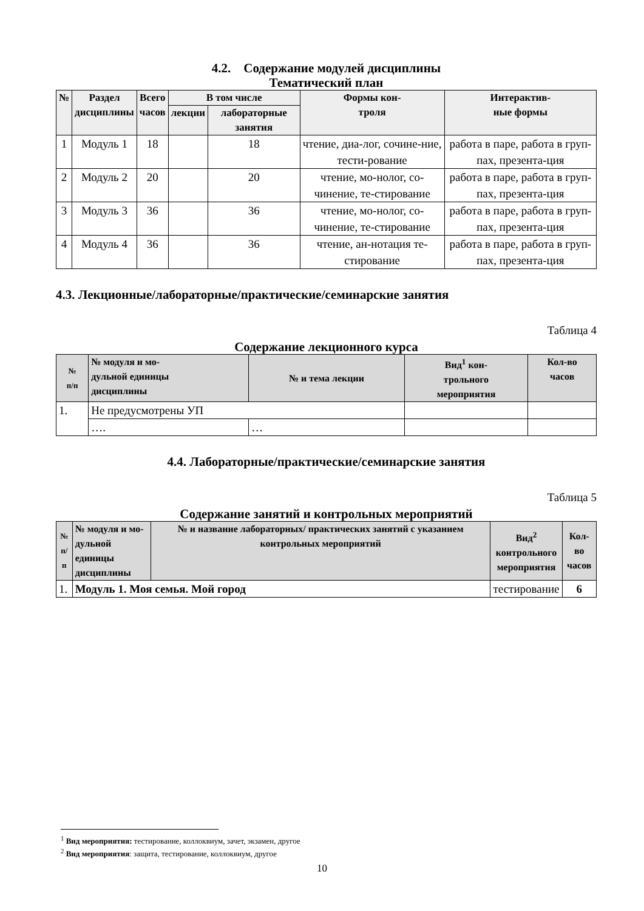4.2. Содержание модулей дисциплины
Тематический план
| № | Раздел дисциплины | Всего часов | В том числе | | Формы кон- троля | Интерактив- ные формы |
| --- | --- | --- | --- | --- | --- | --- |
| | | | лекции | лабораторные занятия | | |
| 1 | Модуль 1 | 18 | | 18 | чтение, диа-лог, сочине-ние, тести-рование | работа в паре, работа в груп-пах, презента-ция |
| 2 | Модуль 2 | 20 | | 20 | чтение, мо-нолог, со-чинение, те-стирование | работа в паре, работа в груп-пах, презента-ция |
| 3 | Модуль 3 | 36 | | 36 | чтение, мо-нолог, со-чинение, те-стирование | работа в паре, работа в груп-пах, презента-ция |
| 4 | Модуль 4 | 36 | | 36 | чтение, ан-нотация те-стирование | работа в паре, работа в груп-пах, презента-ция |
4.3. Лекционные/лабораторные/практические/семинарские занятия
Таблица 4
Содержание лекционного курса
| № п/п | № модуля и мо- дульной единицы дисциплины | № и тема лекции | Вид<sup>1</sup> кон- трольного мероприятия | Кол-во часов |
| --- | --- | --- | --- | --- |
| 1. | Не предусмотрены УП | | | |
| | …. | … | | |
4.4. Лабораторные/практические/семинарские занятия
Таблица 5
Содержание занятий и контрольных мероприятий
| № п/п | № модуля и мо- дульной единицы дисциплины | № и название лабораторных/ практических занятий с указанием контрольных мероприятий | Вид<sup>2</sup> контрольного мероприятия | Кол-во часов |
| --- | --- | --- | --- | --- |
| 1. | Модуль 1. Моя семья. Мой город | | тестирование | 6 |
<sup>1</sup> Вид мероприятия: тестирование, коллоквиум, зачет, экзамен, другое
<sup>2</sup> Вид мероприятия: защита, тестирование, коллоквиум, другое
10